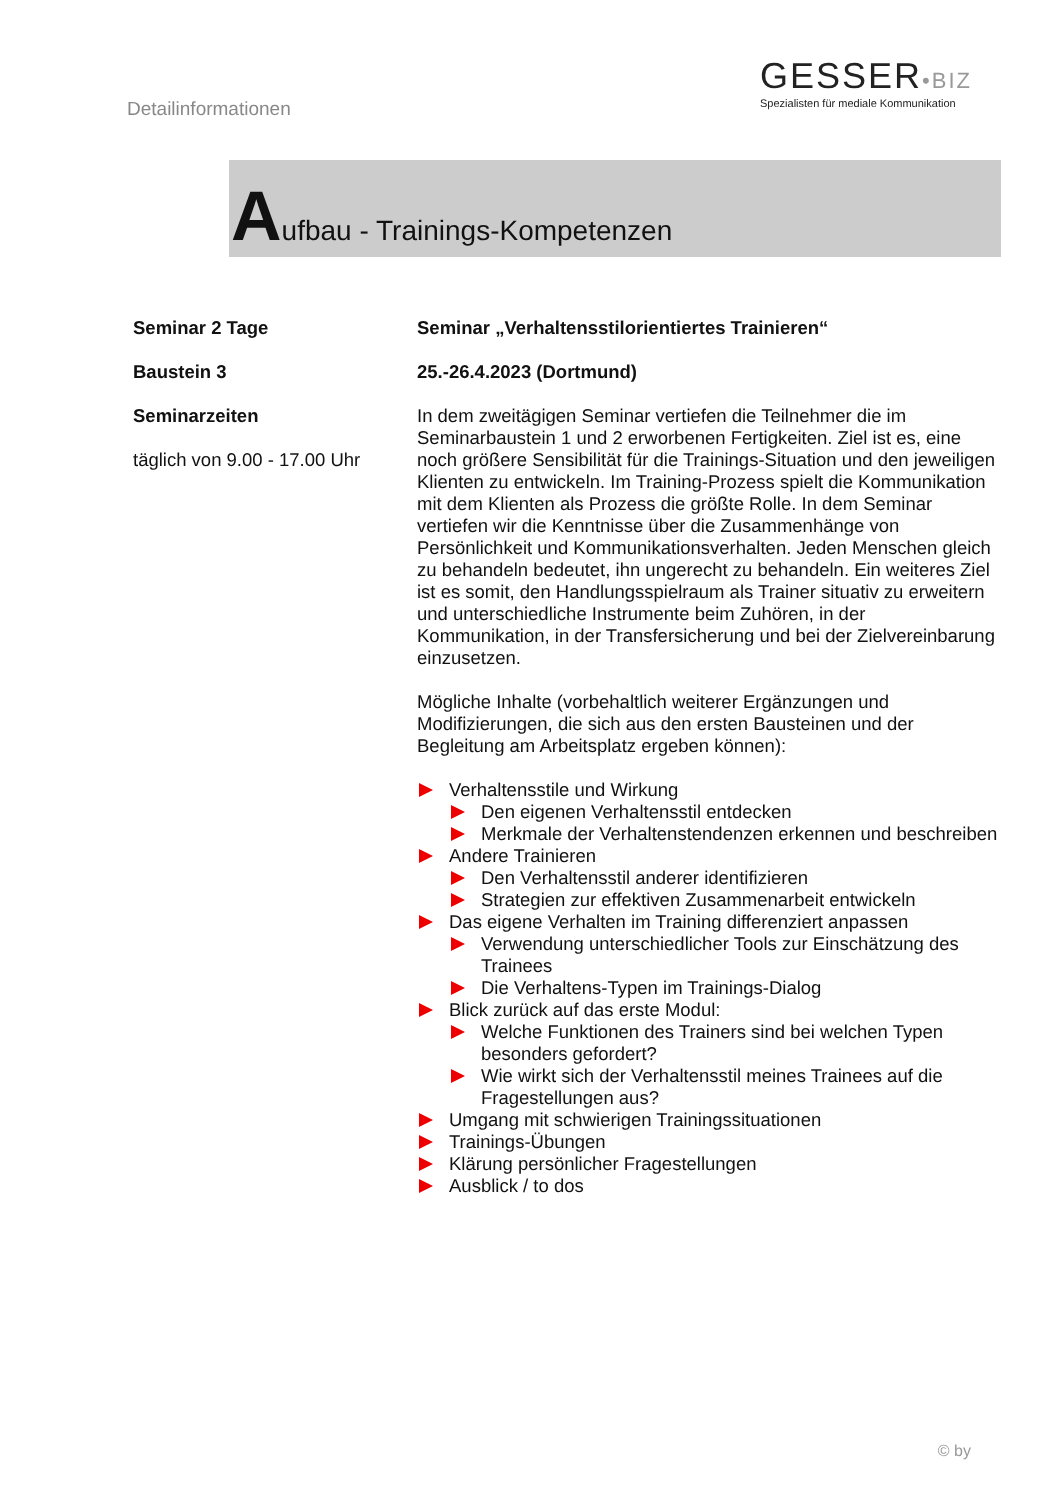Detailinformationen
GESSER•BIZ
Spezialisten für mediale Kommunikation
Aufbau - Trainings-Kompetenzen
Seminar 2 Tage
Baustein 3
Seminarzeiten
täglich von 9.00 - 17.00 Uhr
Seminar „Verhaltensstilorientiertes Trainieren“
25.-26.4.2023 (Dortmund)
In dem zweitägigen Seminar vertiefen die Teilnehmer die im Seminarbaustein 1 und 2 erworbenen Fertigkeiten. Ziel ist es, eine noch größere Sensibilität für die Trainings-Situation und den jeweiligen Klienten zu entwickeln. Im Training-Prozess spielt die Kommunikation mit dem Klienten als Prozess die größte Rolle. In dem Seminar vertiefen wir die Kenntnisse über die Zusammenhänge von Persönlichkeit und Kommunikationsverhalten. Jeden Menschen gleich zu behandeln bedeutet, ihn ungerecht zu behandeln. Ein weiteres Ziel ist es somit, den Handlungsspielraum als Trainer situativ zu erweitern und unterschiedliche Instrumente beim Zuhören, in der Kommunikation, in der Transfersicherung und bei der Zielvereinbarung einzusetzen.
Mögliche Inhalte (vorbehaltlich weiterer Ergänzungen und Modifizierungen, die sich aus den ersten Bausteinen und der Begleitung am Arbeitsplatz ergeben können):
Verhaltensstile und Wirkung
Den eigenen Verhaltensstil entdecken
Merkmale der Verhaltenstendenzen erkennen und beschreiben
Andere Trainieren
Den Verhaltensstil anderer identifizieren
Strategien zur effektiven Zusammenarbeit entwickeln
Das eigene Verhalten im Training differenziert anpassen
Verwendung unterschiedlicher Tools zur Einschätzung des Trainees
Die Verhaltens-Typen im Trainings-Dialog
Blick zurück auf das erste Modul:
Welche Funktionen des Trainers sind bei welchen Typen besonders gefordert?
Wie wirkt sich der Verhaltensstil meines Trainees auf die Fragestellungen aus?
Umgang mit schwierigen Trainingssituationen
Trainings-Übungen
Klärung persönlicher Fragestellungen
Ausblick / to dos
© by